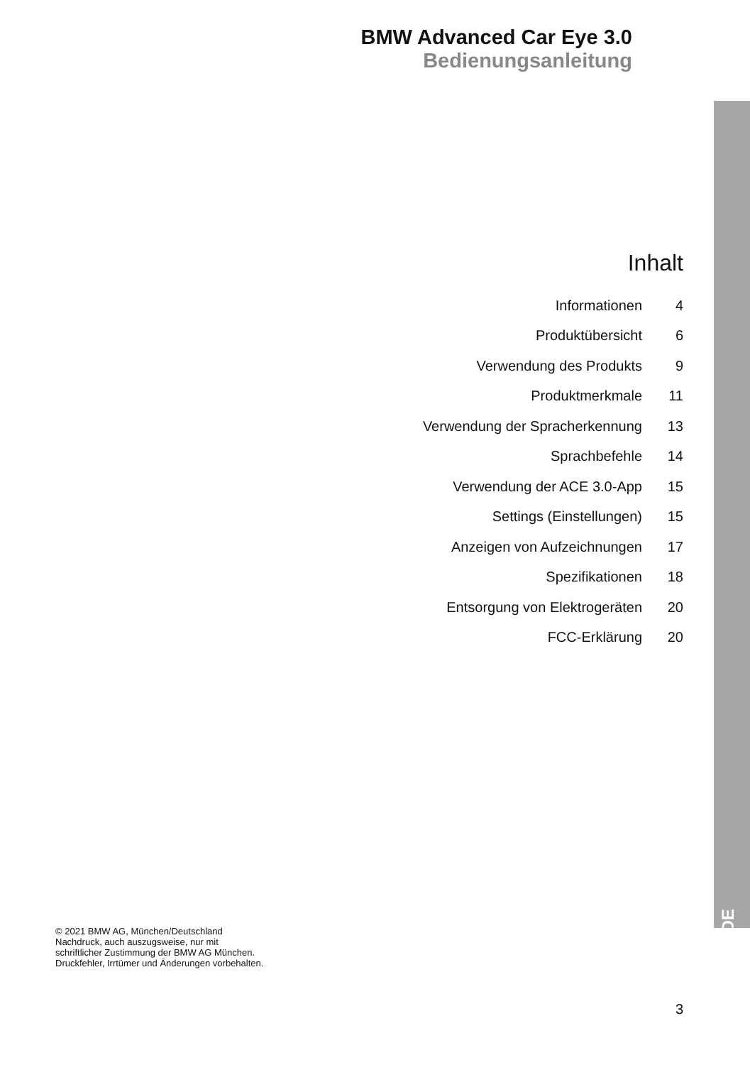BMW Advanced Car Eye 3.0
Bedienungsanleitung
Inhalt
| Informationen | 4 |
| Produktübersicht | 6 |
| Verwendung des Produkts | 9 |
| Produktmerkmale | 11 |
| Verwendung der Spracherkennung | 13 |
| Sprachbefehle | 14 |
| Verwendung der ACE 3.0-App | 15 |
| Settings (Einstellungen) | 15 |
| Anzeigen von Aufzeichnungen | 17 |
| Spezifikationen | 18 |
| Entsorgung von Elektrogeräten | 20 |
| FCC-Erklärung | 20 |
DE
© 2021 BMW AG, München/Deutschland
Nachdruck, auch auszugsweise, nur mit
schriftlicher Zustimmung der BMW AG München.
Druckfehler, Irrtümer und Änderungen vorbehalten.
3